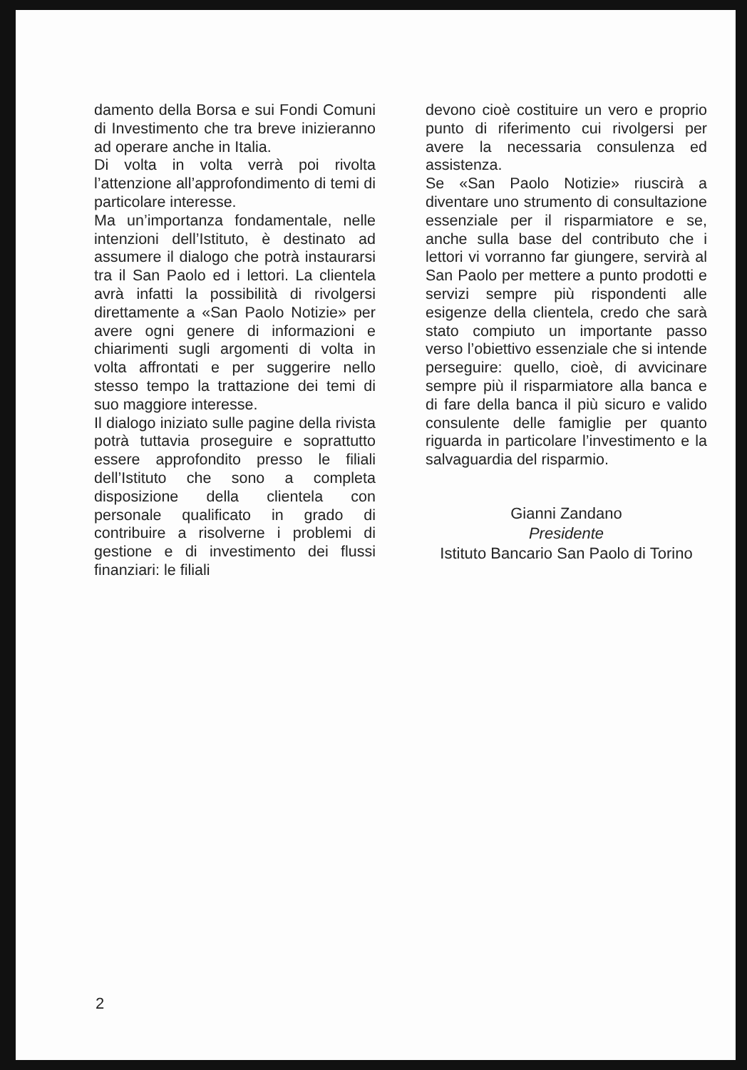damento della Borsa e sui Fondi Comuni di Investimento che tra breve inizieranno ad operare anche in Italia.
Di volta in volta verrà poi rivolta l’attenzione all’approfondimento di temi di particolare interesse.
Ma un’importanza fondamentale, nelle intenzioni dell’Istituto, è destinato ad assumere il dialogo che potrà instaurarsi tra il San Paolo ed i lettori. La clientela avrà infatti la possibilità di rivolgersi direttamente a «San Paolo Notizie» per avere ogni genere di informazioni e chiarimenti sugli argomenti di volta in volta affrontati e per suggerire nello stesso tempo la trattazione dei temi di suo maggiore interesse.
Il dialogo iniziato sulle pagine della rivista potrà tuttavia proseguire e soprattutto essere approfondito presso le filiali dell’Istituto che sono a completa disposizione della clientela con personale qualificato in grado di contribuire a risolverne i problemi di gestione e di investimento dei flussi finanziari: le filiali
devono cioè costituire un vero e proprio punto di riferimento cui rivolgersi per avere la necessaria consulenza ed assistenza.
Se «San Paolo Notizie» riuscirà a diventare uno strumento di consultazione essenziale per il risparmiatore e se, anche sulla base del contributo che i lettori vi vorranno far giungere, servirà al San Paolo per mettere a punto prodotti e servizi sempre più rispondenti alle esigenze della clientela, credo che sarà stato compiuto un importante passo verso l’obiettivo essenziale che si intende perseguire: quello, cioè, di avvicinare sempre più il risparmiatore alla banca e di fare della banca il più sicuro e valido consulente delle famiglie per quanto riguarda in particolare l’investimento e la salvaguardia del risparmio.
Gianni Zandano
Presidente
Istituto Bancario San Paolo di Torino
2